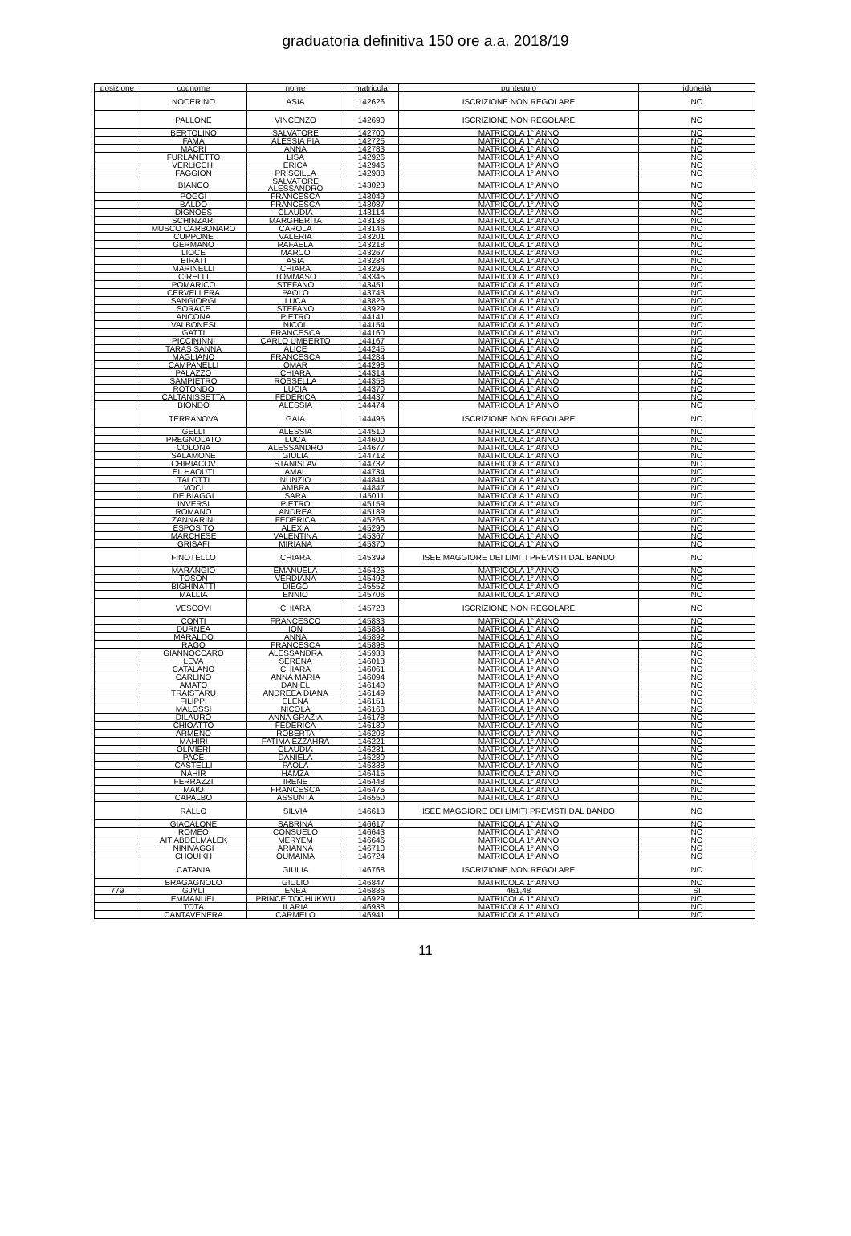graduatoria definitiva 150 ore a.a. 2018/19
| posizione | cognome | nome | matricola | punteggio | idoneità |
| --- | --- | --- | --- | --- | --- |
| | NOCERINO | ASIA | 142626 | ISCRIZIONE NON REGOLARE | NO |
| | PALLONE | VINCENZO | 142690 | ISCRIZIONE NON REGOLARE | NO |
| | BERTOLINO | SALVATORE | 142700 | MATRICOLA 1° ANNO | NO |
| | FAMÀ | ALESSIA PIA | 142725 | MATRICOLA 1° ANNO | NO |
| | MACRÌ | ANNA | 142783 | MATRICOLA 1° ANNO | NO |
| | FURLANETTO | LISA | 142926 | MATRICOLA 1° ANNO | NO |
| | VERLICCHI | ERICA | 142946 | MATRICOLA 1° ANNO | NO |
| | FAGGION | PRISCILLA | 142988 | MATRICOLA 1° ANNO | NO |
| | BIANCO | SALVATORE ALESSANDRO | 143023 | MATRICOLA 1° ANNO | NO |
| | POGGI | FRANCESCA | 143049 | MATRICOLA 1° ANNO | NO |
| | BALDO | FRANCESCA | 143087 | MATRICOLA 1° ANNO | NO |
| | DIGNOES | CLAUDIA | 143114 | MATRICOLA 1° ANNO | NO |
| | SCHINZARI | MARGHERITA | 143136 | MATRICOLA 1° ANNO | NO |
| | MUSCO CARBONARO | CAROLA | 143146 | MATRICOLA 1° ANNO | NO |
| | CUPPONE | VALERIA | 143201 | MATRICOLA 1° ANNO | NO |
| | GERMANO | RAFAELA | 143218 | MATRICOLA 1° ANNO | NO |
| | LIOCE | MARCO | 143267 | MATRICOLA 1° ANNO | NO |
| | BIRATI | ASIA | 143284 | MATRICOLA 1° ANNO | NO |
| | MARINELLI | CHIARA | 143296 | MATRICOLA 1° ANNO | NO |
| | CIRELLI | TOMMASO | 143345 | MATRICOLA 1° ANNO | NO |
| | POMARICO | STEFANO | 143451 | MATRICOLA 1° ANNO | NO |
| | CERVELLERA | PAOLO | 143743 | MATRICOLA 1° ANNO | NO |
| | SANGIORGI | LUCA | 143826 | MATRICOLA 1° ANNO | NO |
| | SORACE | STEFANO | 143929 | MATRICOLA 1° ANNO | NO |
| | ANCONA | PIETRO | 144141 | MATRICOLA 1° ANNO | NO |
| | VALBONESI | NICOL | 144154 | MATRICOLA 1° ANNO | NO |
| | GATTI | FRANCESCA | 144160 | MATRICOLA 1° ANNO | NO |
| | PICCININNI | CARLO UMBERTO | 144167 | MATRICOLA 1° ANNO | NO |
| | TARAS SANNA | ALICE | 144245 | MATRICOLA 1° ANNO | NO |
| | MAGLIANO | FRANCESCA | 144284 | MATRICOLA 1° ANNO | NO |
| | CAMPANELLI | OMAR | 144298 | MATRICOLA 1° ANNO | NO |
| | PALAZZO | CHIARA | 144314 | MATRICOLA 1° ANNO | NO |
| | SAMPIETRO | ROSSELLA | 144358 | MATRICOLA 1° ANNO | NO |
| | ROTONDO | LUCIA | 144370 | MATRICOLA 1° ANNO | NO |
| | CALTANISSETTA | FEDERICA | 144437 | MATRICOLA 1° ANNO | NO |
| | BIONDO | ALESSIA | 144474 | MATRICOLA 1° ANNO | NO |
| | TERRANOVA | GAIA | 144495 | ISCRIZIONE NON REGOLARE | NO |
| | GELLI | ALESSIA | 144510 | MATRICOLA 1° ANNO | NO |
| | PREGNOLATO | LUCA | 144600 | MATRICOLA 1° ANNO | NO |
| | COLONA | ALESSANDRO | 144677 | MATRICOLA 1° ANNO | NO |
| | SALAMONE | GIULIA | 144712 | MATRICOLA 1° ANNO | NO |
| | CHIRIACOV | STANISLAV | 144732 | MATRICOLA 1° ANNO | NO |
| | EL HAOUTI | AMAL | 144734 | MATRICOLA 1° ANNO | NO |
| | TALOTTI | NUNZIO | 144844 | MATRICOLA 1° ANNO | NO |
| | VOCI | AMBRA | 144847 | MATRICOLA 1° ANNO | NO |
| | DE BIAGGI | SARA | 145011 | MATRICOLA 1° ANNO | NO |
| | INVERSI | PIETRO | 145159 | MATRICOLA 1° ANNO | NO |
| | ROMANO | ANDREA | 145189 | MATRICOLA 1° ANNO | NO |
| | ZANNARINI | FEDERICA | 145268 | MATRICOLA 1° ANNO | NO |
| | ESPOSITO | ALEXIA | 145290 | MATRICOLA 1° ANNO | NO |
| | MARCHESE | VALENTINA | 145367 | MATRICOLA 1° ANNO | NO |
| | GRISAFI | MIRIANA | 145370 | MATRICOLA 1° ANNO | NO |
| | FINOTELLO | CHIARA | 145399 | ISEE MAGGIORE DEI LIMITI PREVISTI DAL BANDO | NO |
| | MARANGIO | EMANUELA | 145425 | MATRICOLA 1° ANNO | NO |
| | TOSON | VERDIANA | 145492 | MATRICOLA 1° ANNO | NO |
| | BIGHINATTI | DIEGO | 145552 | MATRICOLA 1° ANNO | NO |
| | MALLIA | ENNIO | 145706 | MATRICOLA 1° ANNO | NO |
| | VESCOVI | CHIARA | 145728 | ISCRIZIONE NON REGOLARE | NO |
| | CONTI | FRANCESCO | 145833 | MATRICOLA 1° ANNO | NO |
| | DURNEA | ION | 145884 | MATRICOLA 1° ANNO | NO |
| | MARALDO | ANNA | 145892 | MATRICOLA 1° ANNO | NO |
| | RAGO | FRANCESCA | 145898 | MATRICOLA 1° ANNO | NO |
| | GIANNOCCARO | ALESSANDRA | 145933 | MATRICOLA 1° ANNO | NO |
| | LEVA | SERENA | 146013 | MATRICOLA 1° ANNO | NO |
| | CATALANO | CHIARA | 146061 | MATRICOLA 1° ANNO | NO |
| | CARLINO | ANNA MARIA | 146094 | MATRICOLA 1° ANNO | NO |
| | AMATO | DANIEL | 146140 | MATRICOLA 1° ANNO | NO |
| | TRAISTARU | ANDREEA DIANA | 146149 | MATRICOLA 1° ANNO | NO |
| | FILIPPI | ELENA | 146151 | MATRICOLA 1° ANNO | NO |
| | MALOSSI | NICOLA | 146168 | MATRICOLA 1° ANNO | NO |
| | DILAURO | ANNA GRAZIA | 146178 | MATRICOLA 1° ANNO | NO |
| | CHIOATTO | FEDERICA | 146180 | MATRICOLA 1° ANNO | NO |
| | ARMENO | ROBERTA | 146203 | MATRICOLA 1° ANNO | NO |
| | MAHIRI | FATIMA EZZAHRA | 146221 | MATRICOLA 1° ANNO | NO |
| | OLIVIERI | CLAUDIA | 146231 | MATRICOLA 1° ANNO | NO |
| | PACE | DANIELA | 146280 | MATRICOLA 1° ANNO | NO |
| | CASTELLI | PAOLA | 146338 | MATRICOLA 1° ANNO | NO |
| | NAHIR | HAMZA | 146415 | MATRICOLA 1° ANNO | NO |
| | FERRAZZI | IRENE | 146448 | MATRICOLA 1° ANNO | NO |
| | MAIO | FRANCESCA | 146475 | MATRICOLA 1° ANNO | NO |
| | CAPALBO | ASSUNTA | 146550 | MATRICOLA 1° ANNO | NO |
| | RALLO | SILVIA | 146613 | ISEE MAGGIORE DEI LIMITI PREVISTI DAL BANDO | NO |
| | GIACALONE | SABRINA | 146617 | MATRICOLA 1° ANNO | NO |
| | ROMEO | CONSUELO | 146643 | MATRICOLA 1° ANNO | NO |
| | AIT ABDELMALEK | MERYEM | 146646 | MATRICOLA 1° ANNO | NO |
| | NINIVAGGI | ARIANNA | 146710 | MATRICOLA 1° ANNO | NO |
| | CHOUIKH | OUMAIMA | 146724 | MATRICOLA 1° ANNO | NO |
| | CATANIA | GIULIA | 146768 | ISCRIZIONE NON REGOLARE | NO |
| | BRAGAGNOLO | GIULIO | 146847 | MATRICOLA 1° ANNO | NO |
| 779 | GJYLI | ENEA | 146886 | 461,48 | SI |
| | EMMANUEL | PRINCE TOCHUKWU | 146929 | MATRICOLA 1° ANNO | NO |
| | TOTA | ILARIA | 146938 | MATRICOLA 1° ANNO | NO |
| | CANTAVENERA | CARMELO | 146941 | MATRICOLA 1° ANNO | NO |
11